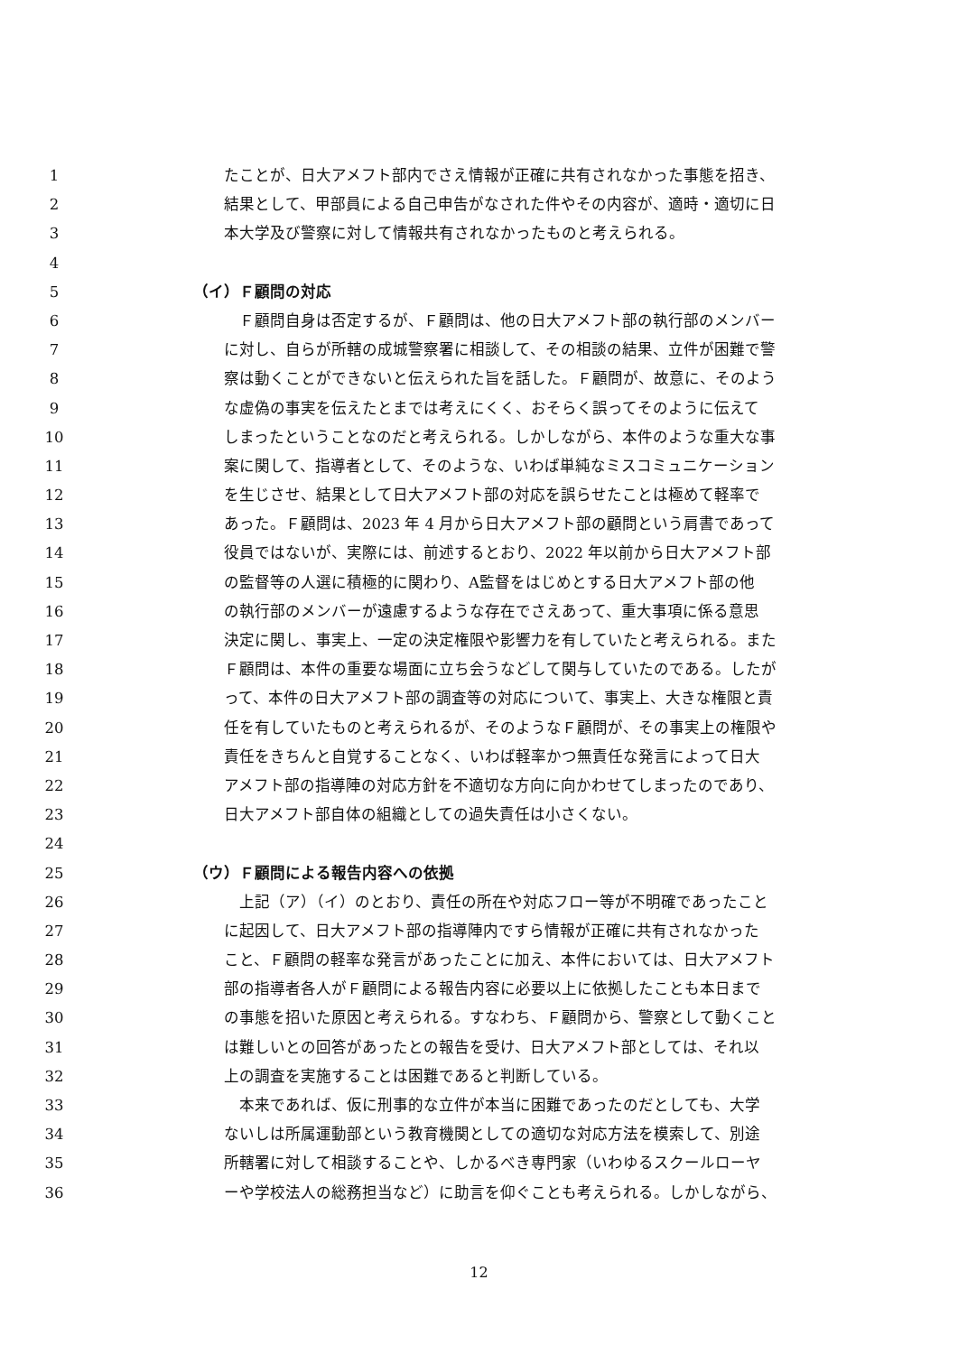1 たことが、日大アメフト部内でさえ情報が正確に共有されなかった事態を招き、
2 結果として、甲部員による自己申告がなされた件やその内容が、適時・適切に日
3 本大学及び警察に対して情報共有されなかったものと考えられる。
4
5 （イ）Ｆ顧問の対応
6　Ｆ顧問自身は否定するが、Ｆ顧問は、他の日大アメフト部の執行部のメンバー
7 に対し、自らが所轄の成城警察署に相談して、その相談の結果、立件が困難で警
8 察は動くことができないと伝えられた旨を話した。Ｆ顧問が、故意に、そのよう
9 な虚偽の事実を伝えたとまでは考えにくく、おそらく誤ってそのように伝えて
10 しまったということなのだと考えられる。しかしながら、本件のような重大な事
11 案に関して、指導者として、そのような、いわば単純なミスコミュニケーション
12 を生じさせ、結果として日大アメフト部の対応を誤らせたことは極めて軽率で
13 あった。Ｆ顧問は、2023 年 4 月から日大アメフト部の顧問という肩書であって
14 役員ではないが、実際には、前述するとおり、2022 年以前から日大アメフト部
15 の監督等の人選に積極的に関わり、A監督をはじめとする日大アメフト部の他
16 の執行部のメンバーが遠慮するような存在でさえあって、重大事項に係る意思
17 決定に関し、事実上、一定の決定権限や影響力を有していたと考えられる。また
18 Ｆ顧問は、本件の重要な場面に立ち会うなどして関与していたのである。したが
19 って、本件の日大アメフト部の調査等の対応について、事実上、大きな権限と責
20 任を有していたものと考えられるが、そのようなＦ顧問が、その事実上の権限や
21 責任をきちんと自覚することなく、いわば軽率かつ無責任な発言によって日大
22 アメフト部の指導陣の対応方針を不適切な方向に向かわせてしまったのであり、
23 日大アメフト部自体の組織としての過失責任は小さくない。
24
25 （ウ）Ｆ顧問による報告内容への依拠
26　上記（ア）（イ）のとおり、責任の所在や対応フロー等が不明確であったこと
27 に起因して、日大アメフト部の指導陣内ですら情報が正確に共有されなかった
28 こと、Ｆ顧問の軽率な発言があったことに加え、本件においては、日大アメフト
29 部の指導者各人がＦ顧問による報告内容に必要以上に依拠したことも本日まで
30 の事態を招いた原因と考えられる。すなわち、Ｆ顧問から、警察として動くこと
31 は難しいとの回答があったとの報告を受け、日大アメフト部としては、それ以
32 上の調査を実施することは困難であると判断している。
33　本来であれば、仮に刑事的な立件が本当に困難であったのだとしても、大学
34 ないしは所属運動部という教育機関としての適切な対応方法を模索して、別途
35 所轄署に対して相談することや、しかるべき専門家（いわゆるスクールローヤ
36 ーや学校法人の総務担当など）に助言を仰ぐことも考えられる。しかしながら、
12